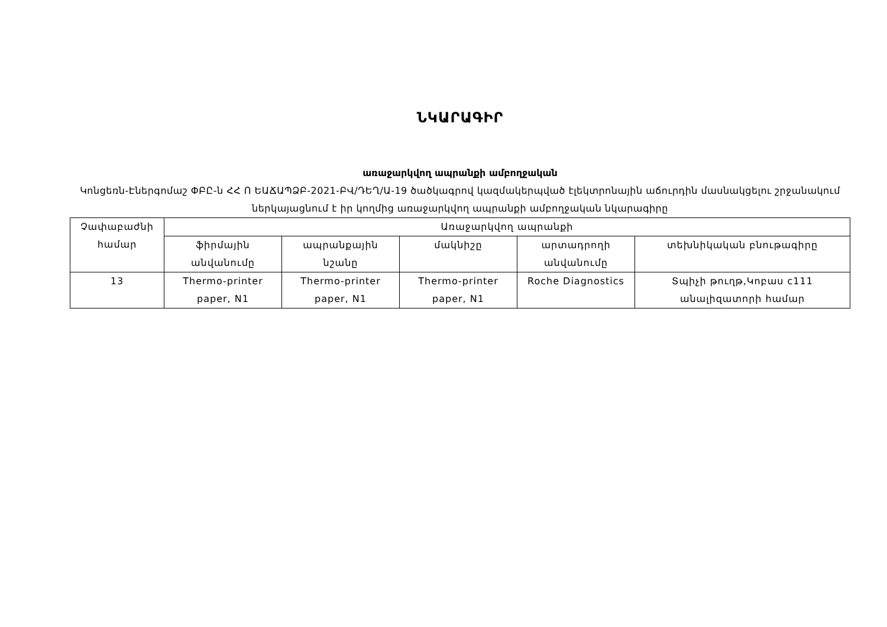ՆԿԱՐԱԳԻՐ
առաջարկվող ապրանքի ամբողջական
Կոնցեռն-Էներգոմաշ ՓԲԸ-ն ՀՀ Ո ԵԱՃԱՊՁԲ-2021-ԲՎ/ԴԵՂ/Ա-19 ծածկագրով կազմակերպված էլեկտրոնային աճուրդին մասնակցելու շրջանակում ներկայացնում է իր կողմից առաջարկվող ապրանքի ամբողջական նկարագիրը
| Չափաբաժնի համար | Առաջարկվող ապրանքի | | | | |
| --- | --- | --- | --- | --- | --- |
| | ֆիրմային անվանումը | ապրանքային նշանը | մակնիշը | արտադրողի անվանումը | տեխնիկական բնութագիրը |
| 13 | Thermo-printer paper, N1 | Thermo-printer paper, N1 | Thermo-printer paper, N1 | Roche Diagnostics | Տպիչի թուղթ,Կոբաս c111 անալիզատորի համար |